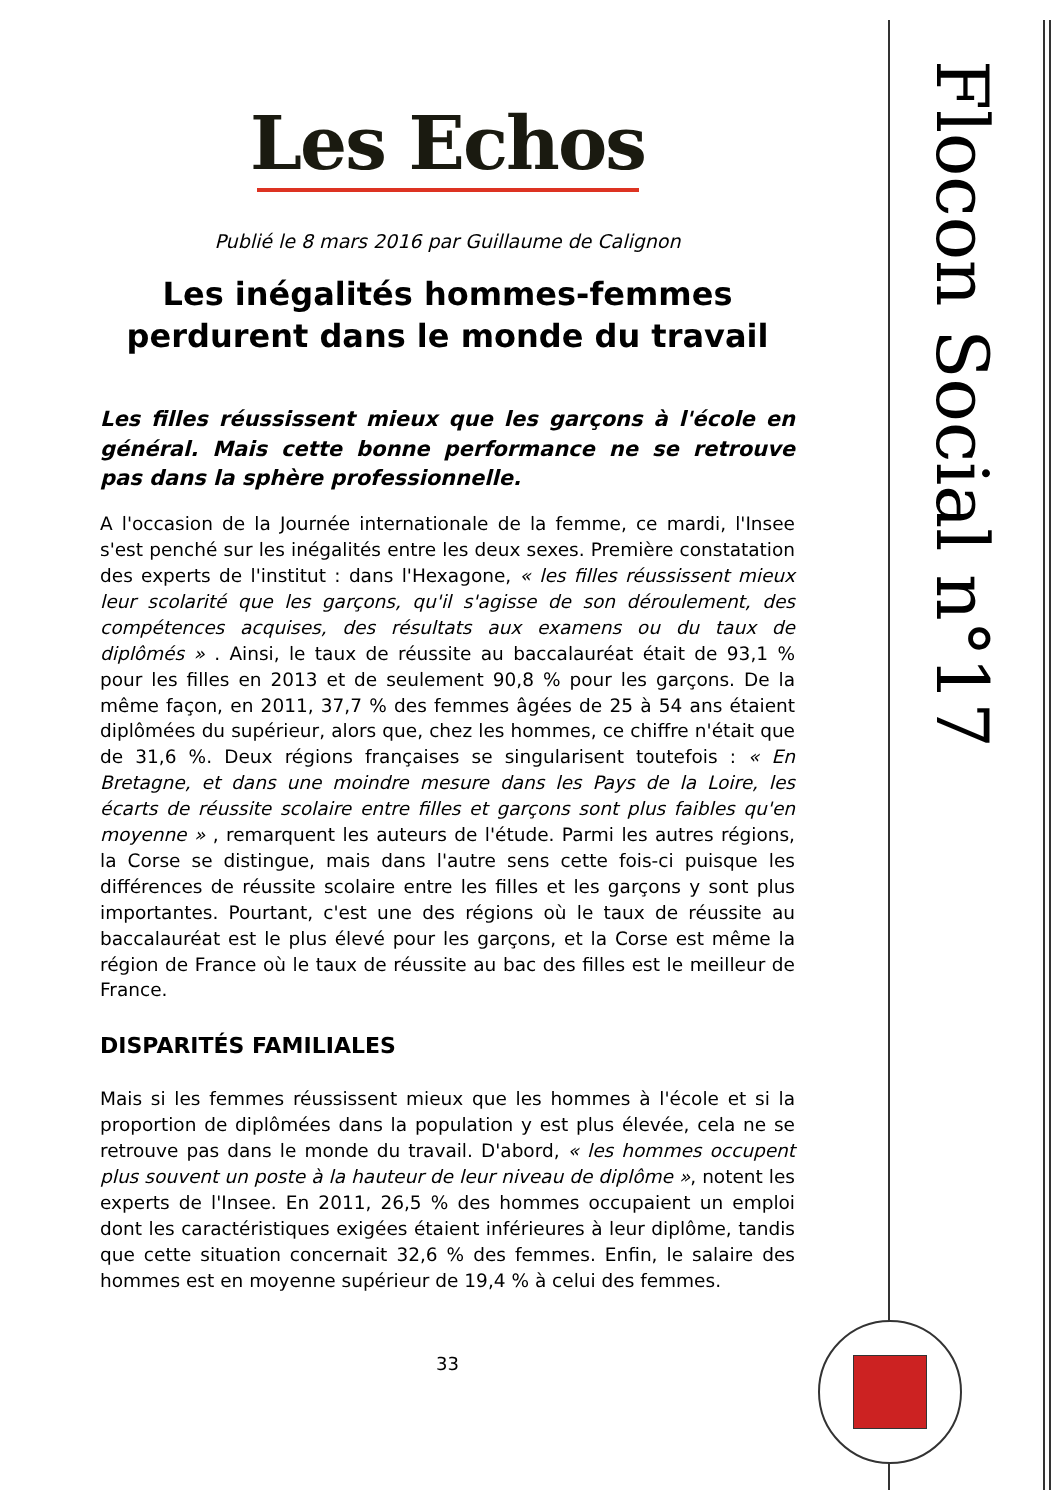Flocon Social n°17
Les Echos
Publié le 8 mars 2016 par Guillaume de Calignon
Les inégalités hommes-femmes perdurent dans le monde du travail
Les filles réussissent mieux que les garçons à l'école en général. Mais cette bonne performance ne se retrouve pas dans la sphère professionnelle.
A l'occasion de la Journée internationale de la femme, ce mardi, l'Insee s'est penché sur les inégalités entre les deux sexes. Première constatation des experts de l'institut : dans l'Hexagone, « les filles réussissent mieux leur scolarité que les garçons, qu'il s'agisse de son déroulement, des compétences acquises, des résultats aux examens ou du taux de diplômés » . Ainsi, le taux de réussite au baccalauréat était de 93,1 % pour les filles en 2013 et de seulement 90,8 % pour les garçons. De la même façon, en 2011, 37,7 % des femmes âgées de 25 à 54 ans étaient diplômées du supérieur, alors que, chez les hommes, ce chiffre n'était que de 31,6 %. Deux régions françaises se singularisent toutefois : « En Bretagne, et dans une moindre mesure dans les Pays de la Loire, les écarts de réussite scolaire entre filles et garçons sont plus faibles qu'en moyenne » , remarquent les auteurs de l'étude. Parmi les autres régions, la Corse se distingue, mais dans l'autre sens cette fois-ci puisque les différences de réussite scolaire entre les filles et les garçons y sont plus importantes. Pourtant, c'est une des régions où le taux de réussite au baccalauréat est le plus élevé pour les garçons, et la Corse est même la région de France où le taux de réussite au bac des filles est le meilleur de France.
DISPARITÉS FAMILIALES
Mais si les femmes réussissent mieux que les hommes à l'école et si la proportion de diplômées dans la population y est plus élevée, cela ne se retrouve pas dans le monde du travail. D'abord, « les hommes occupent plus souvent un poste à la hauteur de leur niveau de diplôme », notent les experts de l'Insee. En 2011, 26,5 % des hommes occupaient un emploi dont les caractéristiques exigées étaient inférieures à leur diplôme, tandis que cette situation concernait 32,6 % des femmes. Enfin, le salaire des hommes est en moyenne supérieur de 19,4 % à celui des femmes.
33